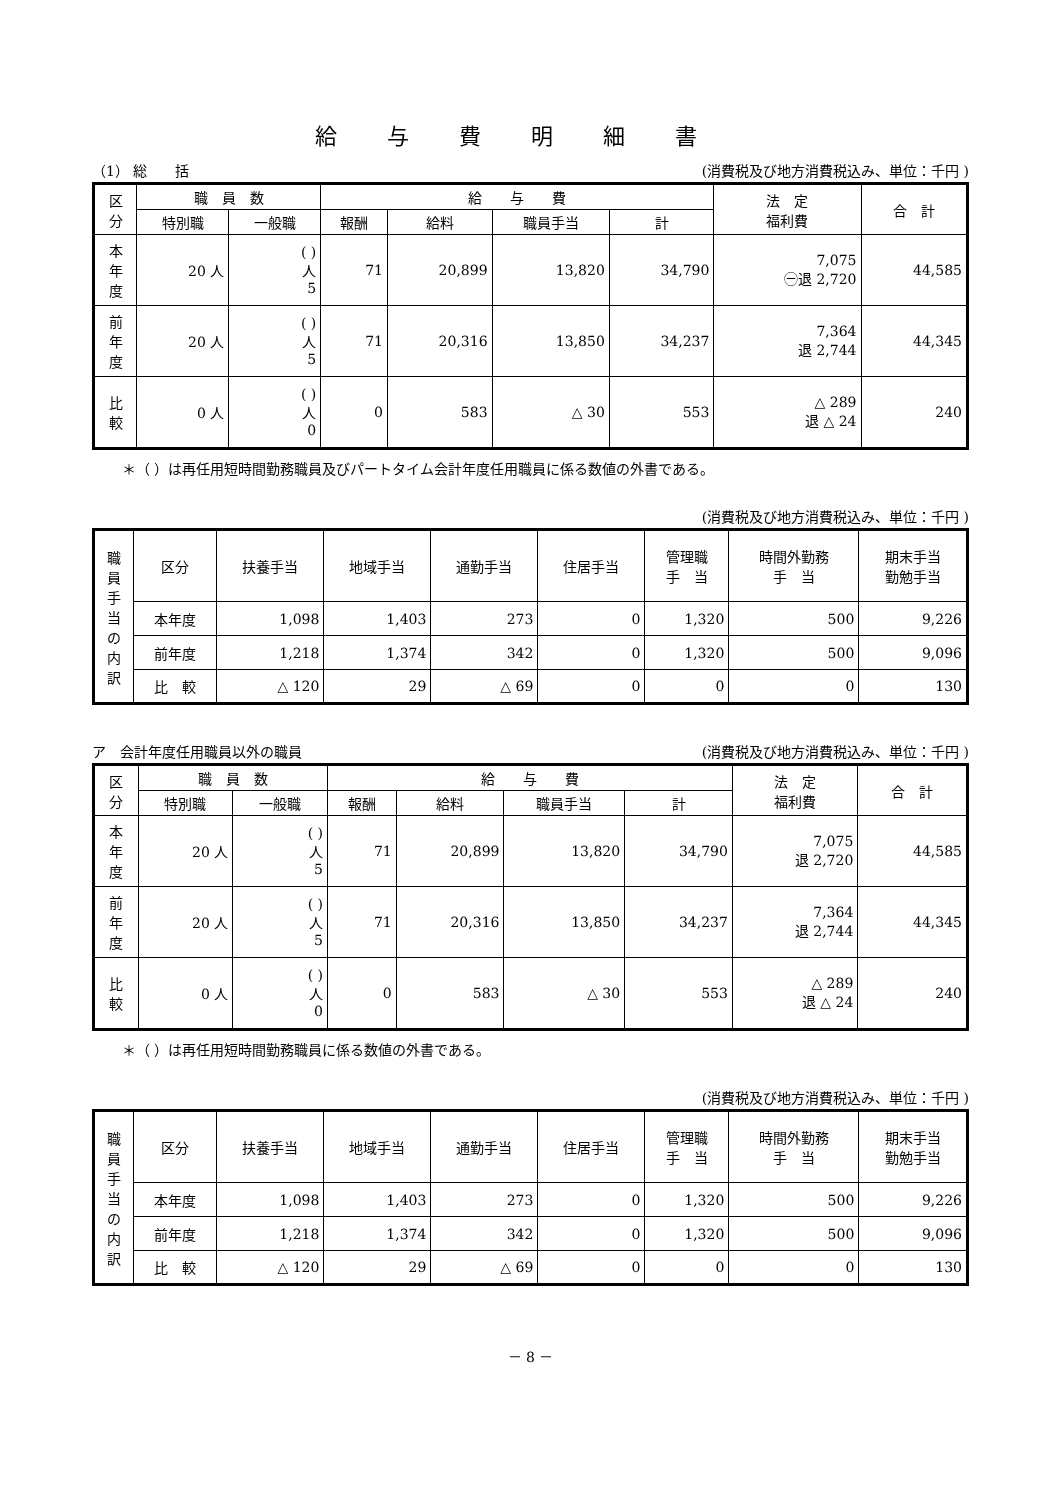給与費明細書
（1） 総　　括 (消費税及び地方消費税込み、単位：千円 )
| 区 分 | 職 員 数 | | 給 与 費 | | | | 法 定 福利費 | 合 計 |
| --- | --- | --- | --- | --- | --- | --- | --- | --- |
| | 特別職 | 一般職 | 報酬 | 給料 | 職員手当 | 計 | | |
| 本 年 度 | 20 人 | ( ) 人 5 | 71 | 20,899 | 13,820 | 34,790 | 7,075 ㊀退 2,720 | 44,585 |
| 前 年 度 | 20 人 | ( ) 人 5 | 71 | 20,316 | 13,850 | 34,237 | 7,364 退 2,744 | 44,345 |
| 比 較 | 0 人 | ( ) 人 0 | 0 | 583 | △ 30 | 553 | △ 289 退 △ 24 | 240 |
＊（ ）は再任用短時間勤務職員及びパートタイム会計年度任用職員に係る数値の外書である。
(消費税及び地方消費税込み、単位：千円 )
| 職 員 手 当 の 内 訳 | 区分 | 扶養手当 | 地域手当 | 通勤手当 | 住居手当 | 管理職 手 当 | 時間外勤務 手 当 | 期末手当 勤勉手当 |
| --- | --- | --- | --- | --- | --- | --- | --- | --- |
| | 本年度 | 1,098 | 1,403 | 273 | 0 | 1,320 | 500 | 9,226 |
| | 前年度 | 1,218 | 1,374 | 342 | 0 | 1,320 | 500 | 9,096 |
| | 比 較 | △ 120 | 29 | △ 69 | 0 | 0 | 0 | 130 |
ア　会計年度任用職員以外の職員 (消費税及び地方消費税込み、単位：千円 )
| 区 分 | 職 員 数 | | 給 与 費 | | | | 法 定 福利費 | 合 計 |
| --- | --- | --- | --- | --- | --- | --- | --- | --- |
| | 特別職 | 一般職 | 報酬 | 給料 | 職員手当 | 計 | | |
| 本 年 度 | 20 人 | ( ) 人 5 | 71 | 20,899 | 13,820 | 34,790 | 7,075 退 2,720 | 44,585 |
| 前 年 度 | 20 人 | ( ) 人 5 | 71 | 20,316 | 13,850 | 34,237 | 7,364 退 2,744 | 44,345 |
| 比 較 | 0 人 | ( ) 人 0 | 0 | 583 | △ 30 | 553 | △ 289 退 △ 24 | 240 |
＊（ ）は再任用短時間勤務職員に係る数値の外書である。
(消費税及び地方消費税込み、単位：千円 )
| 職 員 手 当 の 内 訳 | 区分 | 扶養手当 | 地域手当 | 通勤手当 | 住居手当 | 管理職 手 当 | 時間外勤務 手 当 | 期末手当 勤勉手当 |
| --- | --- | --- | --- | --- | --- | --- | --- | --- |
| | 本年度 | 1,098 | 1,403 | 273 | 0 | 1,320 | 500 | 9,226 |
| | 前年度 | 1,218 | 1,374 | 342 | 0 | 1,320 | 500 | 9,096 |
| | 比 較 | △ 120 | 29 | △ 69 | 0 | 0 | 0 | 130 |
－ 8 －